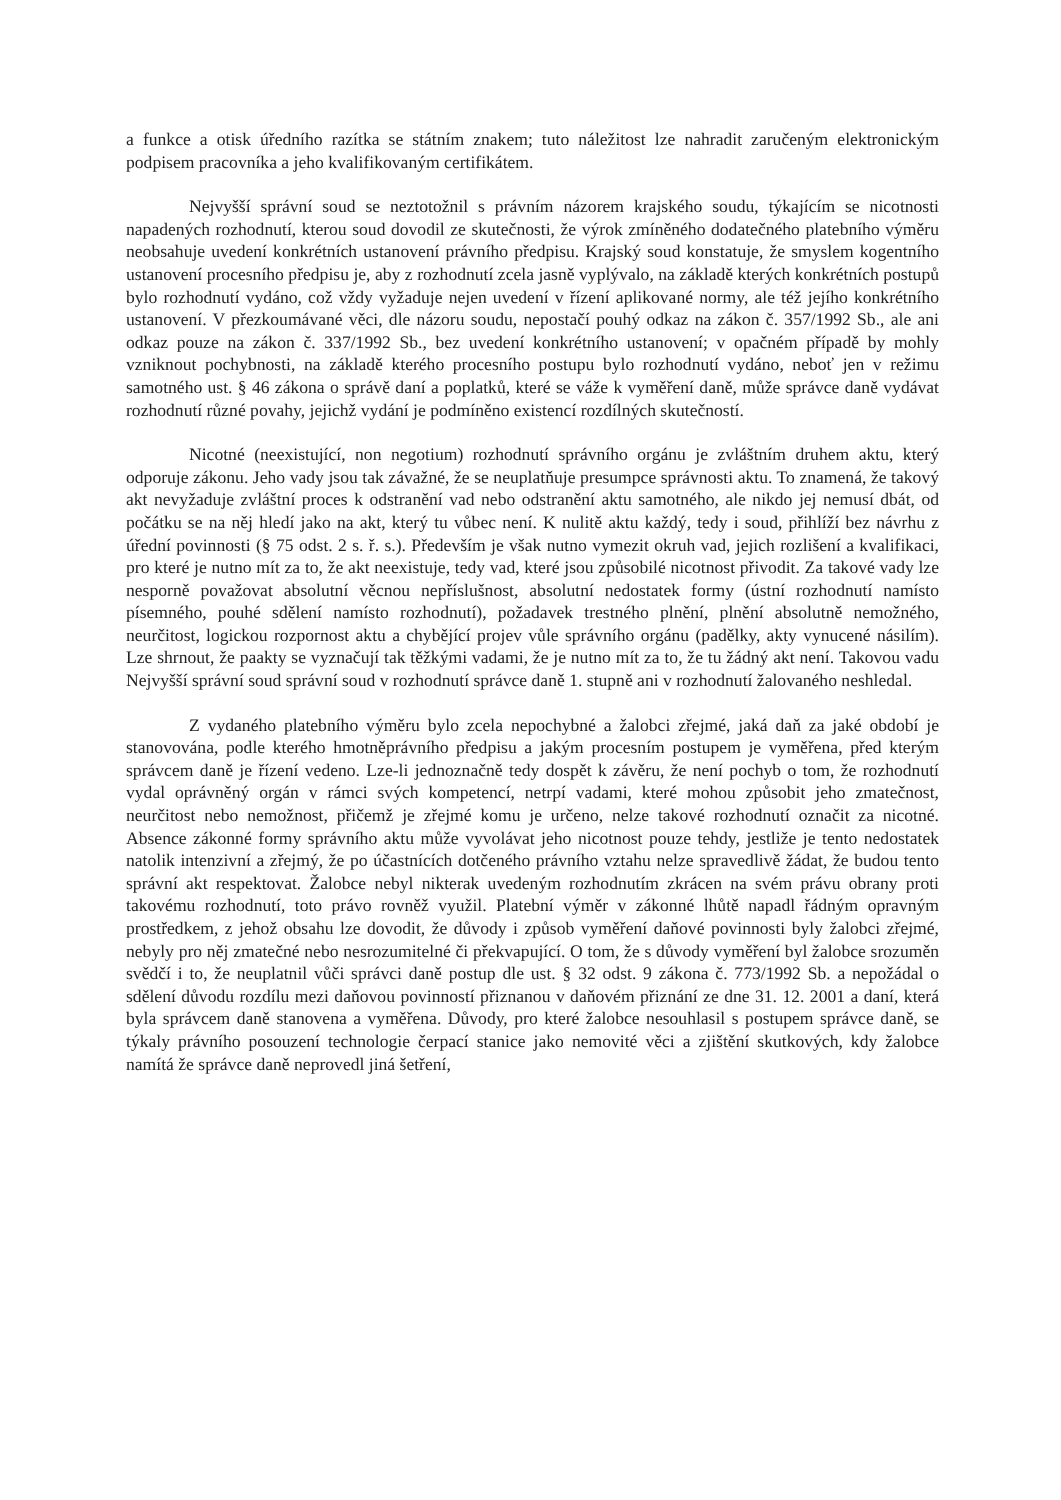a funkce a otisk úředního razítka se státním znakem; tuto náležitost lze nahradit zaručeným elektronickým podpisem pracovníka a jeho kvalifikovaným certifikátem.
Nejvyšší správní soud se neztotožnil s právním názorem krajského soudu, týkajícím se nicotnosti napadených rozhodnutí, kterou soud dovodil ze skutečnosti, že výrok zmíněného dodatečného platebního výměru neobsahuje uvedení konkrétních ustanovení právního předpisu. Krajský soud konstatuje, že smyslem kogentního ustanovení procesního předpisu je, aby z rozhodnutí zcela jasně vyplývalo, na základě kterých konkrétních postupů bylo rozhodnutí vydáno, což vždy vyžaduje nejen uvedení v řízení aplikované normy, ale též jejího konkrétního ustanovení. V přezkoumávané věci, dle názoru soudu, nepostačí pouhý odkaz na zákon č. 357/1992 Sb., ale ani odkaz pouze na zákon č. 337/1992 Sb., bez uvedení konkrétního ustanovení; v opačném případě by mohly vzniknout pochybnosti, na základě kterého procesního postupu bylo rozhodnutí vydáno, neboť jen v režimu samotného ust. § 46 zákona o správě daní a poplatků, které se váže k vyměření daně, může správce daně vydávat rozhodnutí různé povahy, jejichž vydání je podmíněno existencí rozdílných skutečností.
Nicotné (neexistující, non negotium) rozhodnutí správního orgánu je zvláštním druhem aktu, který odporuje zákonu. Jeho vady jsou tak závažné, že se neuplatňuje presumpce správnosti aktu. To znamená, že takový akt nevyžaduje zvláštní proces k odstranění vad nebo odstranění aktu samotného, ale nikdo jej nemusí dbát, od počátku se na něj hledí jako na akt, který tu vůbec není. K nulitě aktu každý, tedy i soud, přihlíží bez návrhu z úřední povinnosti (§ 75 odst. 2 s. ř. s.). Především je však nutno vymezit okruh vad, jejich rozlišení a kvalifikaci, pro které je nutno mít za to, že akt neexistuje, tedy vad, které jsou způsobilé nicotnost přivodit. Za takové vady lze nesporně považovat absolutní věcnou nepříslušnost, absolutní nedostatek formy (ústní rozhodnutí namísto písemného, pouhé sdělení namísto rozhodnutí), požadavek trestného plnění, plnění absolutně nemožného, neurčitost, logickou rozpornost aktu a chybějící projev vůle správního orgánu (padělky, akty vynucené násilím). Lze shrnout, že paakty se vyznačují tak těžkými vadami, že je nutno mít za to, že tu žádný akt není. Takovou vadu Nejvyšší správní soud správní soud v rozhodnutí správce daně 1. stupně ani v rozhodnutí žalovaného neshledal.
Z vydaného platebního výměru bylo zcela nepochybné a žalobci zřejmé, jaká daň za jaké období je stanovována, podle kterého hmotněprávního předpisu a jakým procesním postupem je vyměřena, před kterým správcem daně je řízení vedeno. Lze-li jednoznačně tedy dospět k závěru, že není pochyb o tom, že rozhodnutí vydal oprávněný orgán v rámci svých kompetencí, netrpí vadami, které mohou způsobit jeho zmatečnost, neurčitost nebo nemožnost, přičemž je zřejmé komu je určeno, nelze takové rozhodnutí označit za nicotné. Absence zákonné formy správního aktu může vyvolávat jeho nicotnost pouze tehdy, jestliže je tento nedostatek natolik intenzivní a zřejmý, že po účastnících dotčeného právního vztahu nelze spravedlivě žádat, že budou tento správní akt respektovat. Žalobce nebyl nikterak uvedeným rozhodnutím zkrácen na svém právu obrany proti takovému rozhodnutí, toto právo rovněž využil. Platební výměr v zákonné lhůtě napadl řádným opravným prostředkem, z jehož obsahu lze dovodit, že důvody i způsob vyměření daňové povinnosti byly žalobci zřejmé, nebyly pro něj zmatečné nebo nesrozumitelné či překvapující. O tom, že s důvody vyměření byl žalobce srozuměn svědčí i to, že neuplatnil vůči správci daně postup dle ust. § 32 odst. 9 zákona č. 773/1992 Sb. a nepožádal o sdělení důvodu rozdílu mezi daňovou povinností přiznanou v daňovém přiznání ze dne 31. 12. 2001 a daní, která byla správcem daně stanovena a vyměřena. Důvody, pro které žalobce nesouhlasil s postupem správce daně, se týkaly právního posouzení technologie čerpací stanice jako nemovité věci a zjištění skutkových, kdy žalobce namítá že správce daně neprovedl jiná šetření,